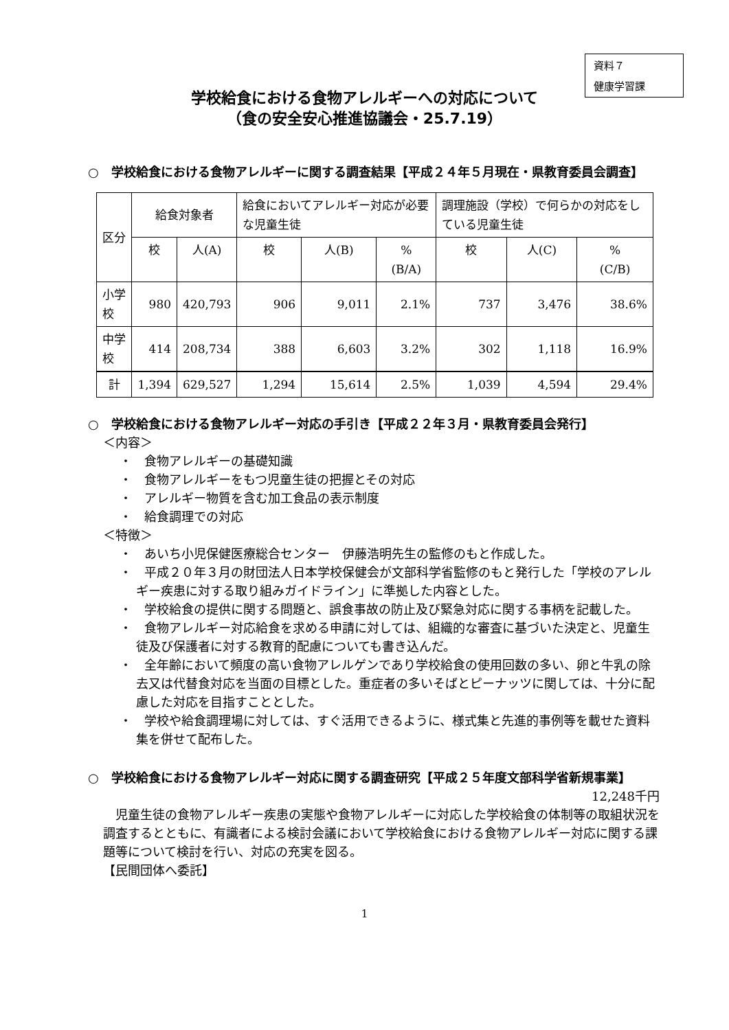資料７
健康学習課
学校給食における食物アレルギーへの対応について
（食の安全安心推進協議会・25.7.19）
○　学校給食における食物アレルギーに関する調査結果【平成２４年５月現在・県教育委員会調査】
| 区分 | 給食対象者 | | 給食においてアレルギー対応が必要な児童生徒 | | | 調理施設（学校）で何らかの対応をしている児童生徒 | | |
| --- | --- | --- | --- | --- | --- | --- | --- | --- |
| | 校 | 人(A) | 校 | 人(B) | % (B/A) | 校 | 人(C) | % (C/B) |
| 小学校 | 980 | 420,793 | 906 | 9,011 | 2.1% | 737 | 3,476 | 38.6% |
| 中学校 | 414 | 208,734 | 388 | 6,603 | 3.2% | 302 | 1,118 | 16.9% |
| 計 | 1,394 | 629,527 | 1,294 | 15,614 | 2.5% | 1,039 | 4,594 | 29.4% |
○　学校給食における食物アレルギー対応の手引き【平成２２年３月・県教育委員会発行】
＜内容＞
・　食物アレルギーの基礎知識
・　食物アレルギーをもつ児童生徒の把握とその対応
・　アレルギー物質を含む加工食品の表示制度
・　給食調理での対応
＜特徴＞
・　あいち小児保健医療総合センター　伊藤浩明先生の監修のもと作成した。
・　平成２０年３月の財団法人日本学校保健会が文部科学省監修のもと発行した「学校のアレルギー疾患に対する取り組みガイドライン」に準拠した内容とした。
・　学校給食の提供に関する問題と、誤食事故の防止及び緊急対応に関する事柄を記載した。
・　食物アレルギー対応給食を求める申請に対しては、組織的な審査に基づいた決定と、児童生徒及び保護者に対する教育的配慮についても書き込んだ。
・　全年齢において頻度の高い食物アレルゲンであり学校給食の使用回数の多い、卵と牛乳の除去又は代替食対応を当面の目標とした。重症者の多いそばとピーナッツに関しては、十分に配慮した対応を目指すこととした。
・　学校や給食調理場に対しては、すぐ活用できるように、様式集と先進的事例等を載せた資料集を併せて配布した。
○　学校給食における食物アレルギー対応に関する調査研究【平成２５年度文部科学省新規事業】
12,248千円
児童生徒の食物アレルギー疾患の実態や食物アレルギーに対応した学校給食の体制等の取組状況を調査するとともに、有識者による検討会議において学校給食における食物アレルギー対応に関する課題等について検討を行い、対応の充実を図る。
【民間団体へ委託】
1